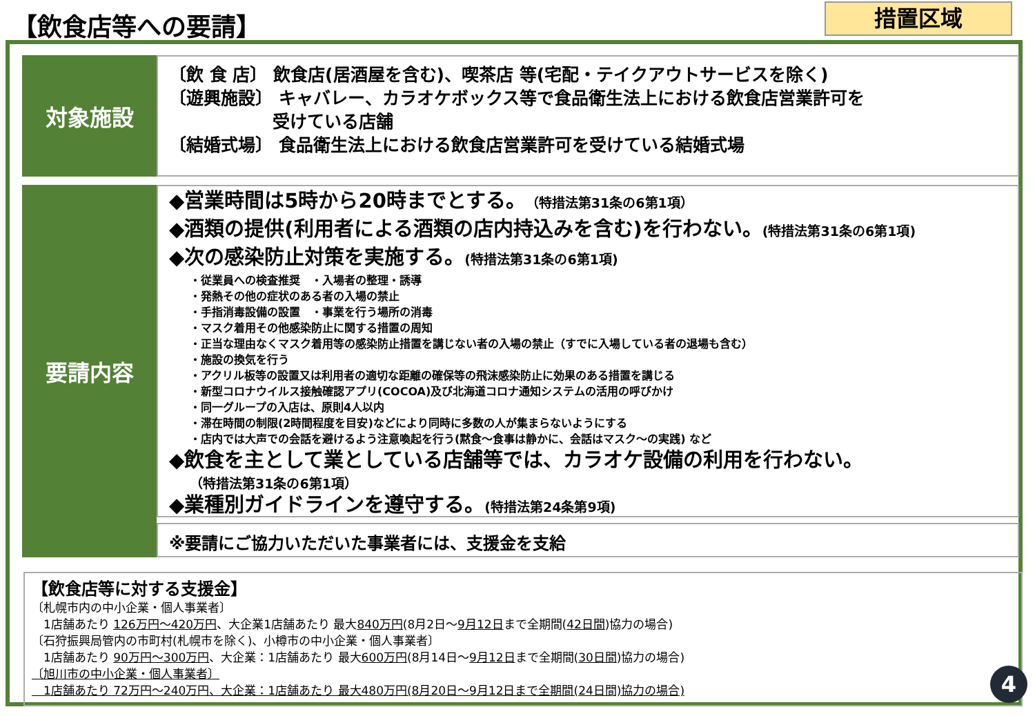【飲食店等への要請】 措置区域
対象施設
〔飲 食 店〕 飲食店(居酒屋を含む)、喫茶店 等(宅配・テイクアウトサービスを除く)
〔遊興施設〕 キャバレー、カラオケボックス等で食品衛生法上における飲食店営業許可を
　　　　　　受けている店舗
〔結婚式場〕 食品衛生法上における飲食店営業許可を受けている結婚式場
要請内容
◆営業時間は5時から20時までとする。（特措法第31条の6第1項）
◆酒類の提供(利用者による酒類の店内持込みを含む)を行わない。(特措法第31条の6第1項)
◆次の感染防止対策を実施する。(特措法第31条の6第1項)
・従業員への検査推奨　・入場者の整理・誘導
・発熱その他の症状のある者の入場の禁止
・手指消毒設備の設置　・事業を行う場所の消毒
・マスク着用その他感染防止に関する措置の周知
・正当な理由なくマスク着用等の感染防止措置を講じない者の入場の禁止（すでに入場している者の退場も含む）
・施設の換気を行う
・アクリル板等の設置又は利用者の適切な距離の確保等の飛沫感染防止に効果のある措置を講じる
・新型コロナウイルス接触確認アプリ(COCOA)及び北海道コロナ通知システムの活用の呼びかけ
・同一グループの入店は、原則4人以内
・滞在時間の制限(2時間程度を目安)などにより同時に多数の人が集まらないようにする
・店内では大声での会話を避けるよう注意喚起を行う(黙食～食事は静かに、会話はマスク～の実践) など
◆飲食を主として業としている店舗等では、カラオケ設備の利用を行わない。
（特措法第31条の6第1項）
◆業種別ガイドラインを遵守する。(特措法第24条第9項)
※要請にご協力いただいた事業者には、支援金を支給
【飲食店等に対する支援金】
〔札幌市内の中小企業・個人事業者〕
　1店舗あたり 126万円～420万円、大企業1店舗あたり 最大840万円(8月2日～9月12日まで全期間(42日間)協力の場合)
〔石狩振興局管内の市町村(札幌市を除く)、小樽市の中小企業・個人事業者〕
　1店舗あたり 90万円～300万円、大企業：1店舗あたり 最大600万円(8月14日～9月12日まで全期間(30日間)協力の場合)
〔旭川市の中小企業・個人事業者〕
　1店舗あたり 72万円～240万円、大企業：1店舗あたり 最大480万円(8月20日～9月12日まで全期間(24日間)協力の場合)
4